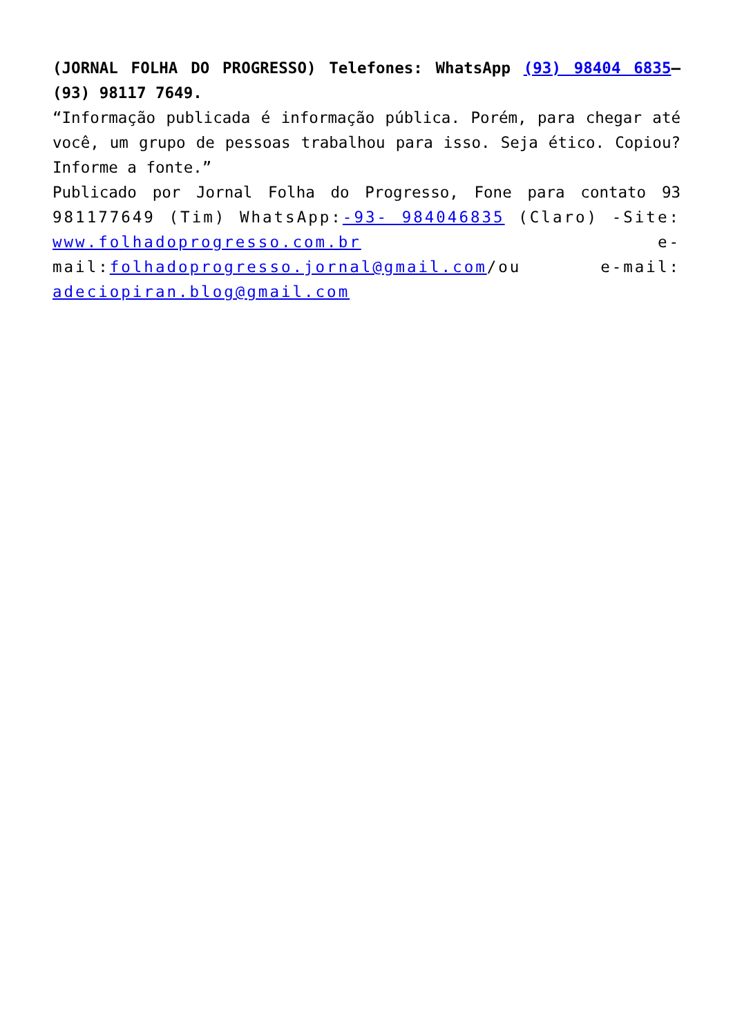(JORNAL FOLHA DO PROGRESSO) Telefones: WhatsApp (93) 98404 6835– (93) 98117 7649.
“Informação publicada é informação pública. Porém, para chegar até você, um grupo de pessoas trabalhou para isso. Seja ético. Copiou? Informe a fonte.”
Publicado por Jornal Folha do Progresso, Fone para contato 93 981177649 (Tim) WhatsApp:-93- 984046835 (Claro) -Site: www.folhadoprogresso.com.br e-mail:folhadoprogresso.jornal@gmail.com/ou e-mail: adeciopiran.blog@gmail.com